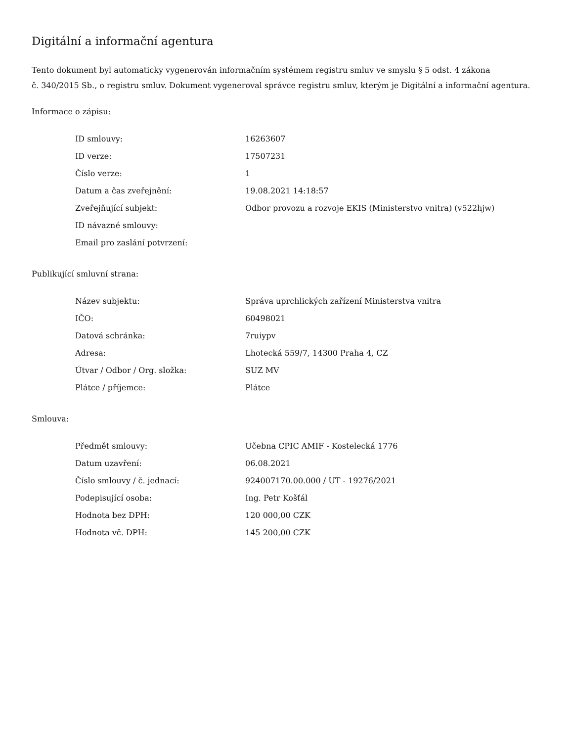Digitální a informační agentura
Tento dokument byl automaticky vygenerován informačním systémem registru smluv ve smyslu § 5 odst. 4 zákona
č. 340/2015 Sb., o registru smluv. Dokument vygeneroval správce registru smluv, kterým je Digitální a informační agentura.
Informace o zápisu:
| ID smlouvy: | 16263607 |
| ID verze: | 17507231 |
| Číslo verze: | 1 |
| Datum a čas zveřejnění: | 19.08.2021 14:18:57 |
| Zveřejňující subjekt: | Odbor provozu a rozvoje EKIS (Ministerstvo vnitra) (v522hjw) |
| ID návazné smlouvy: | |
| Email pro zaslání potvrzení: | |
Publikující smluvní strana:
| Název subjektu: | Správa uprchlických zařízení Ministerstva vnitra |
| IČO: | 60498021 |
| Datová schránka: | 7ruiypv |
| Adresa: | Lhotecká 559/7, 14300 Praha 4, CZ |
| Útvar / Odbor / Org. složka: | SUZ MV |
| Plátce / příjemce: | Plátce |
Smlouva:
| Předmět smlouvy: | Učebna CPIC AMIF - Kostelecká 1776 |
| Datum uzavření: | 06.08.2021 |
| Číslo smlouvy / č. jednací: | 924007170.00.000 / UT - 19276/2021 |
| Podepisující osoba: | Ing. Petr Košťál |
| Hodnota bez DPH: | 120 000,00 CZK |
| Hodnota vč. DPH: | 145 200,00 CZK |